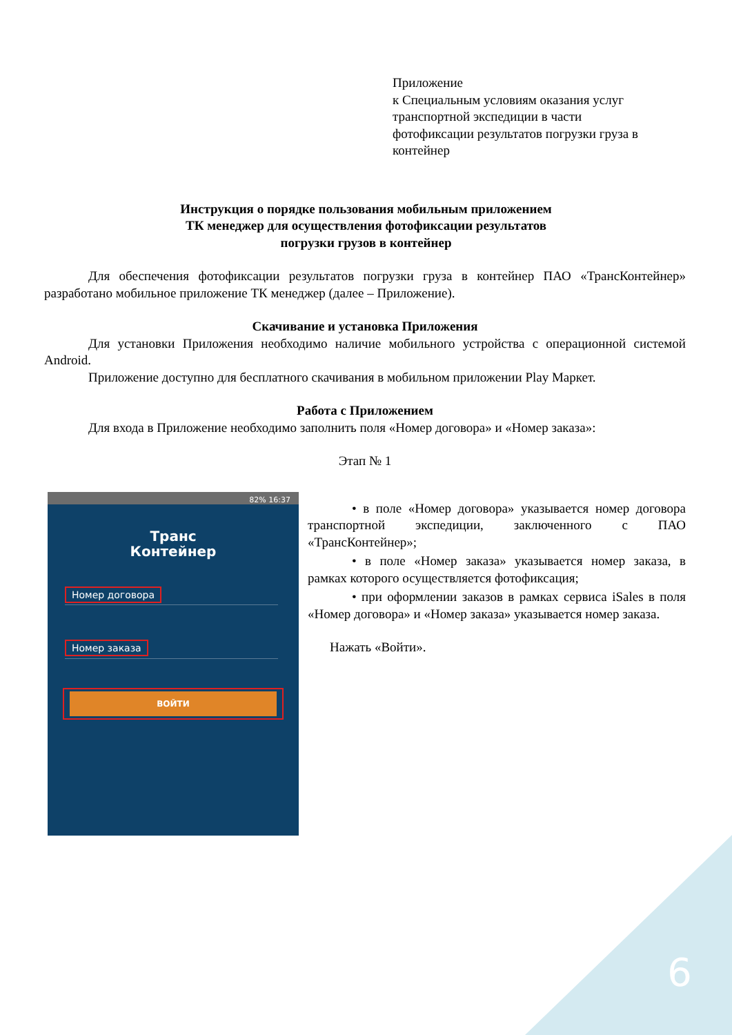Приложение
к Специальным условиям оказания услуг
транспортной экспедиции в части
фотофиксации результатов погрузки груза в
контейнер
Инструкция о порядке пользования мобильным приложением
ТК менеджер для осуществления фотофиксации результатов
погрузки грузов в контейнер
Для обеспечения фотофиксации результатов погрузки груза в контейнер ПАО «ТрансКонтейнер» разработано мобильное приложение ТК менеджер (далее – Приложение).
Скачивание и установка Приложения
Для установки Приложения необходимо наличие мобильного устройства с операционной системой Android.
Приложение доступно для бесплатного скачивания в мобильном приложении Play Маркет.
Работа с Приложением
Для входа в Приложение необходимо заполнить поля «Номер договора» и «Номер заказа»:
Этап № 1
82% 16:37
Транс
Контейнер
Номер договора
Номер заказа
ВОЙТИ
• в поле «Номер договора» указывается номер договора транспортной экспедиции, заключенного с ПАО «ТрансКонтейнер»;
• в поле «Номер заказа» указывается номер заказа, в рамках которого осуществляется фотофиксация;
• при оформлении заказов в рамках сервиса iSales в поля «Номер договора» и «Номер заказа» указывается номер заказа.
Нажать «Войти».
6